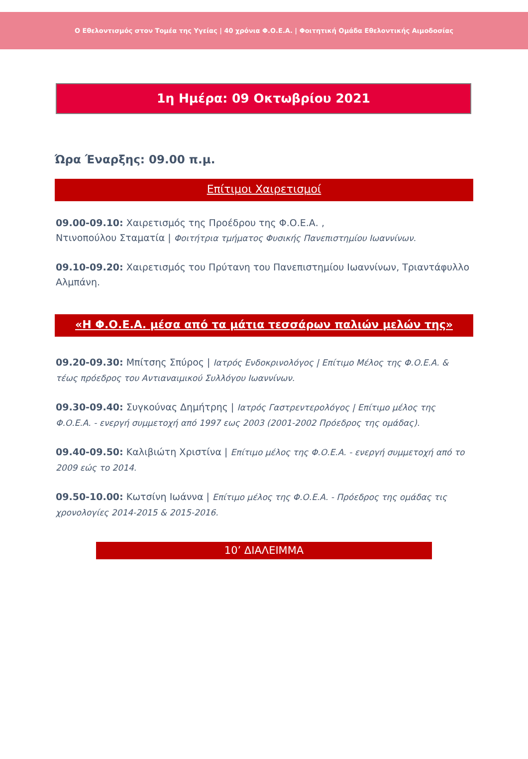Ο Εθελοντισμός στον Τομέα της Υγείας | 40 χρόνια Φ.Ο.Ε.Α. | Φοιτητική Ομάδα Εθελοντικής Αιμοδοσίας
1η Ημέρα: 09 Οκτωβρίου 2021
Ώρα Έναρξης: 09.00 π.μ.
Επίτιμοι Χαιρετισμοί
09.00-09.10: Χαιρετισμός της Προέδρου της Φ.Ο.Ε.Α. ,
Ντινοπούλου Σταματία | Φοιτήτρια τμήματος Φυσικής Πανεπιστημίου Ιωαννίνων.
09.10-09.20: Χαιρετισμός του Πρύτανη του Πανεπιστημίου Ιωαννίνων, Τριαντάφυλλο Αλμπάνη.
«Η Φ.Ο.Ε.Α. μέσα από τα μάτια τεσσάρων παλιών μελών της»
09.20-09.30: Μπίτσης Σπύρος | Ιατρός Ενδοκρινολόγος | Επίτιμο Μέλος της Φ.Ο.Ε.Α. & τέως πρόεδρος του Αντιαναιμικού Συλλόγου Ιωαννίνων.
09.30-09.40: Συγκούνας Δημήτρης | Ιατρός Γαστρεντερολόγος | Επίτιμο μέλος της Φ.Ο.Ε.Α. - ενεργή συμμετοχή από 1997 εως 2003 (2001-2002 Πρόεδρος της ομάδας).
09.40-09.50: Καλιβιώτη Χριστίνα | Επίτιμο μέλος της Φ.Ο.Ε.Α. - ενεργή συμμετοχή από το 2009 εώς το 2014.
09.50-10.00: Κωτσίνη Ιωάννα | Επίτιμο μέλος της Φ.Ο.Ε.Α. - Πρόεδρος της ομάδας τις χρονολογίες 2014-2015 & 2015-2016.
10’ ΔΙΑΛΕΙΜΜΑ